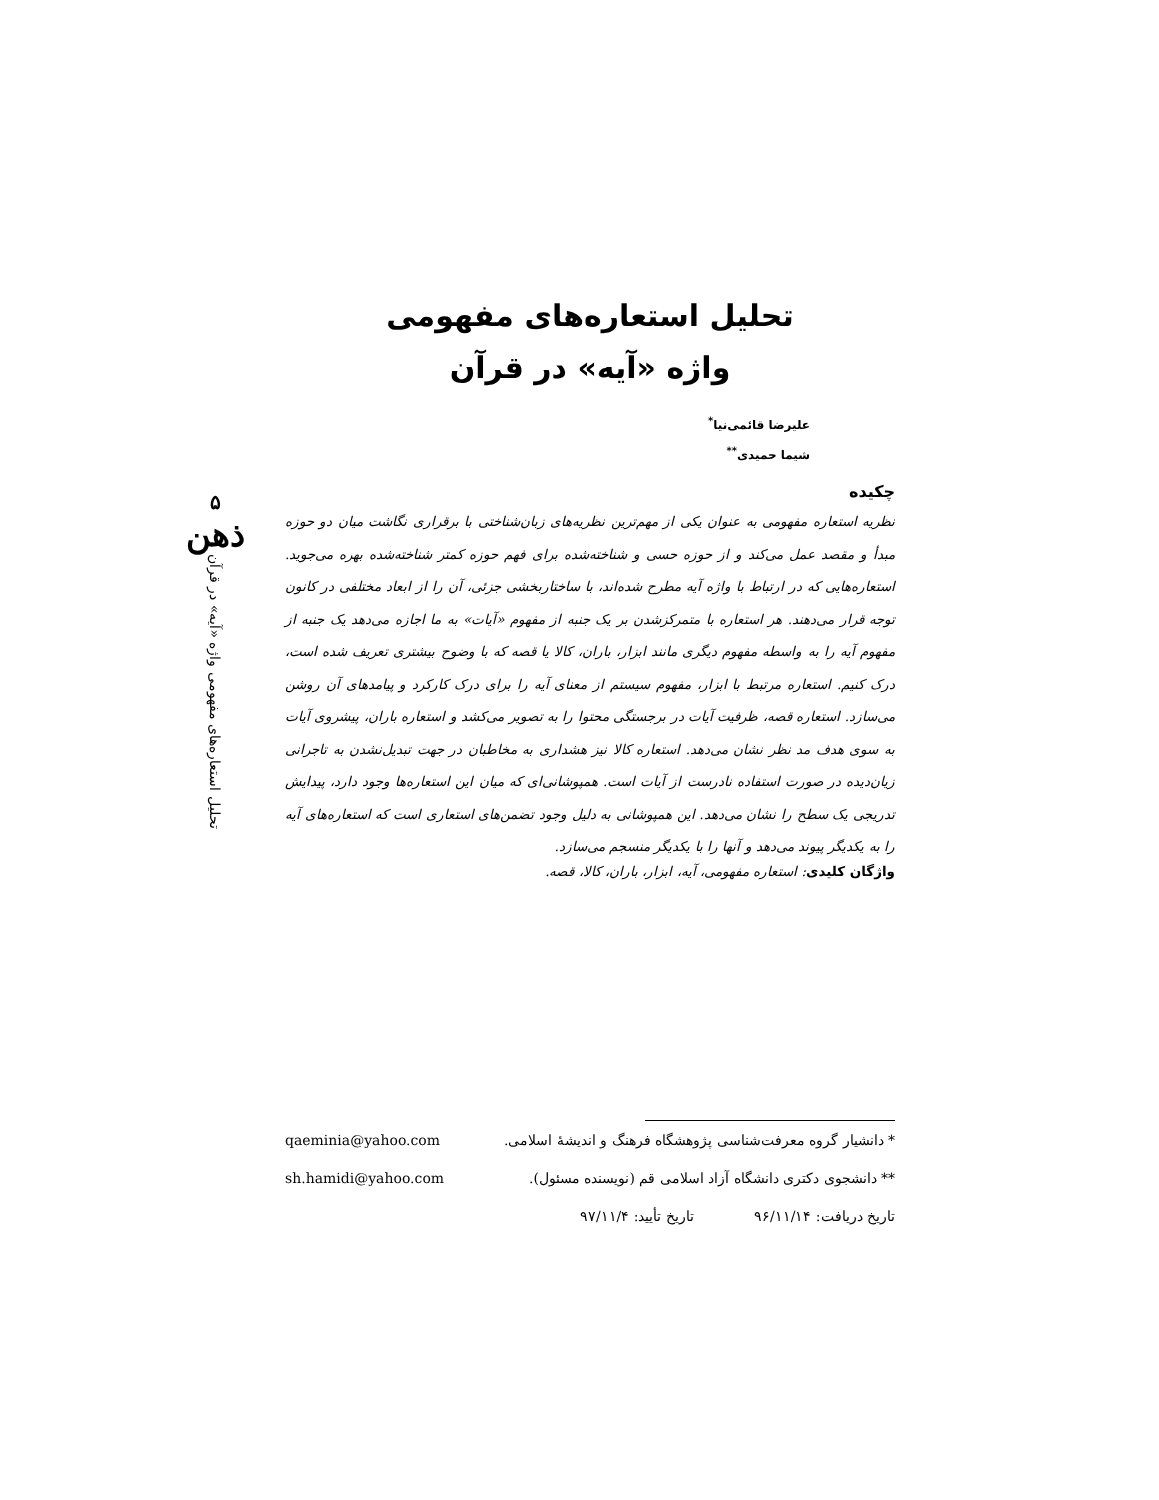۵
ذهن
تحلیل استعاره‌های مفهومی واژه «آیه» در قرآن
تحلیل استعاره‌های مفهومی
واژه «آیه» در قرآن
علیرضا قائمی‌نیا<sup>*</sup>
شیما حمیدی<sup>**</sup>
چکیده
نظریه استعاره مفهومی به عنوان یکی از مهم‌ترین نظریه‌های زبان‌شناختی با برقراری نگاشت میان دو حوزه مبدأ و مقصد عمل می‌کند و از حوزه حسی و شناخته‌شده برای فهم حوزه کمتر شناخته‌شده بهره می‌جوید. استعاره‌هایی که در ارتباط با واژه آیه مطرح شده‌اند، با ساختاربخشی جزئی، آن را از ابعاد مختلفی در کانون توجه قرار می‌دهند. هر استعاره با متمرکزشدن بر یک جنبه از مفهوم «آیات» به ما اجازه می‌دهد یک جنبه از مفهوم آیه را به واسطه مفهوم دیگری مانند ابزار، باران، کالا یا قصه که با وضوح بیشتری تعریف شده است، درک کنیم. استعاره مرتبط با ابزار، مفهوم سیستم از معنای آیه را برای درک کارکرد و پیامدهای آن روشن می‌سازد. استعاره قصه، ظرفیت آیات در برجستگی محتوا را به تصویر می‌کشد و استعاره باران، پیشروی آیات به سوی هدف مد نظر نشان می‌دهد. استعاره کالا نیز هشداری به مخاطبان در جهت تبدیل‌نشدن به تاجرانی زیان‌دیده در صورت استفاده نادرست از آیات است. همپوشانی‌ای که میان این استعاره‌ها وجود دارد، پیدایش تدریجی یک سطح را نشان می‌دهد. این همپوشانی به دلیل وجود تضمن‌های استعاری است که استعاره‌های آیه را به یکدیگر پیوند می‌دهد و آنها را با یکدیگر منسجم می‌سازد.
واژگان کلیدی: استعاره مفهومی، آیه، ابزار، باران، کالا، قصه.
* دانشیار گروه معرفت‌شناسی پژوهشگاه فرهنگ و اندیشهٔ اسلامی. qaeminia@yahoo.com
** دانشجوی دکتری دانشگاه آزاد اسلامی قم (نویسنده مسئول). sh.hamidi@yahoo.com
تاریخ دریافت: ۹۶/۱۱/۱۴ تاریخ تأیید: ۹۷/۱۱/۴